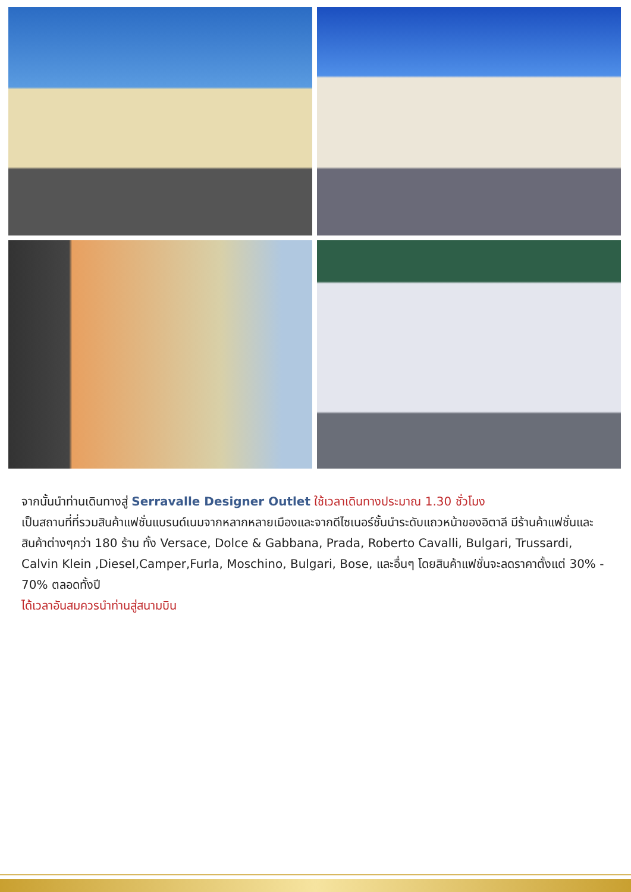จากนั้นนำท่านเดินทางสู่ Serravalle Designer Outlet ใช้เวลาเดินทางประมาณ 1.30 ชั่วโมง
เป็นสถานที่ที่รวมสินค้าแฟชั่นแบรนด์เนมจากหลากหลายเมืองและจากดีไซเนอร์ชั้นนำระดับแถวหน้าของอิตาลี มีร้านค้าแฟชั่นและสินค้าต่างๆกว่า 180 ร้าน ทั้ง Versace, Dolce & Gabbana, Prada, Roberto Cavalli, Bulgari, Trussardi, Calvin Klein ,Diesel,Camper,Furla, Moschino, Bulgari, Bose, และอื่นๆ โดยสินค้าแฟชั่นจะลดราคาตั้งแต่ 30% - 70% ตลอดทั้งปี
ได้เวลาอันสมควรนำท่านสู่สนามบิน